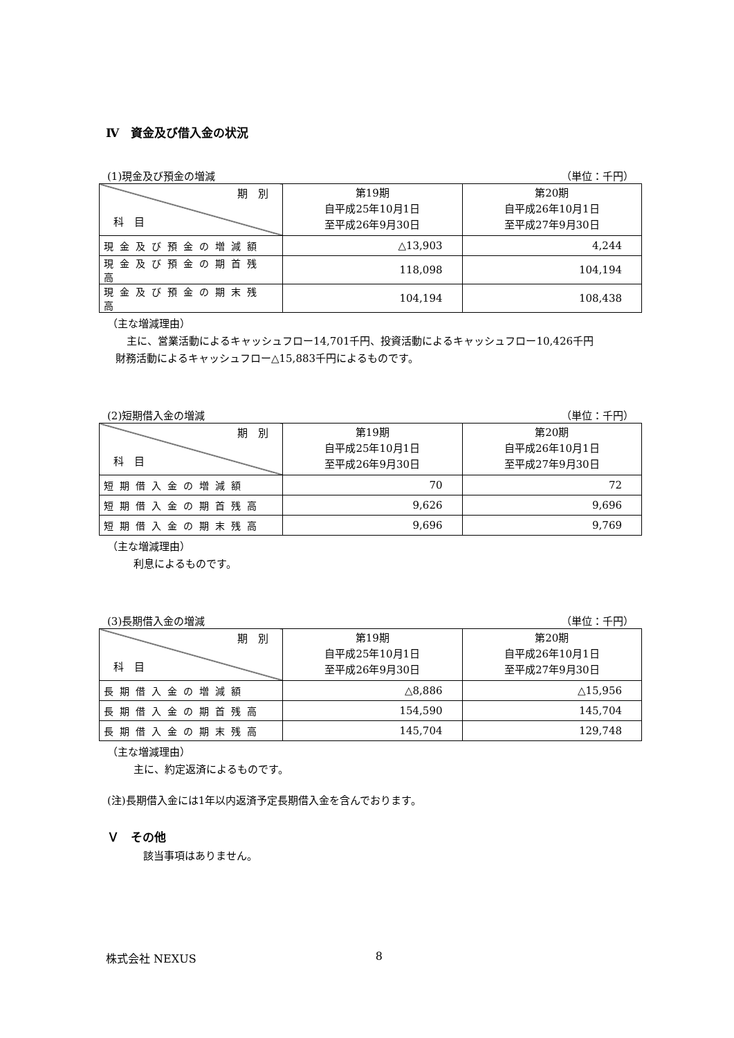Ⅳ　資金及び借入金の状況
(1)現金及び預金の増減 （単位：千円）
| 期 別 科 目 | 第19期 自平成25年10月1日 至平成26年9月30日 | 第20期 自平成26年10月1日 至平成27年9月30日 |
| --- | --- | --- |
| 現金及び預金の増減額 | △13,903 | 4,244 |
| 現金及び預金の期首残高 | 118,098 | 104,194 |
| 現金及び預金の期末残高 | 104,194 | 108,438 |
（主な増減理由）
主に、営業活動によるキャッシュフロー14,701千円、投資活動によるキャッシュフロー10,426千円
財務活動によるキャッシュフロー△15,883千円によるものです。
(2)短期借入金の増減 （単位：千円）
| 期 別 科 目 | 第19期 自平成25年10月1日 至平成26年9月30日 | 第20期 自平成26年10月1日 至平成27年9月30日 |
| --- | --- | --- |
| 短期借入金の増減額 | 70 | 72 |
| 短期借入金の期首残高 | 9,626 | 9,696 |
| 短期借入金の期末残高 | 9,696 | 9,769 |
（主な増減理由）
利息によるものです。
(3)長期借入金の増減 （単位：千円）
| 期 別 科 目 | 第19期 自平成25年10月1日 至平成26年9月30日 | 第20期 自平成26年10月1日 至平成27年9月30日 |
| --- | --- | --- |
| 長期借入金の増減額 | △8,886 | △15,956 |
| 長期借入金の期首残高 | 154,590 | 145,704 |
| 長期借入金の期末残高 | 145,704 | 129,748 |
（主な増減理由）
主に、約定返済によるものです。
(注)長期借入金には1年以内返済予定長期借入金を含んでおります。
Ｖ　その他
該当事項はありません。
株式会社 NEXUS 8